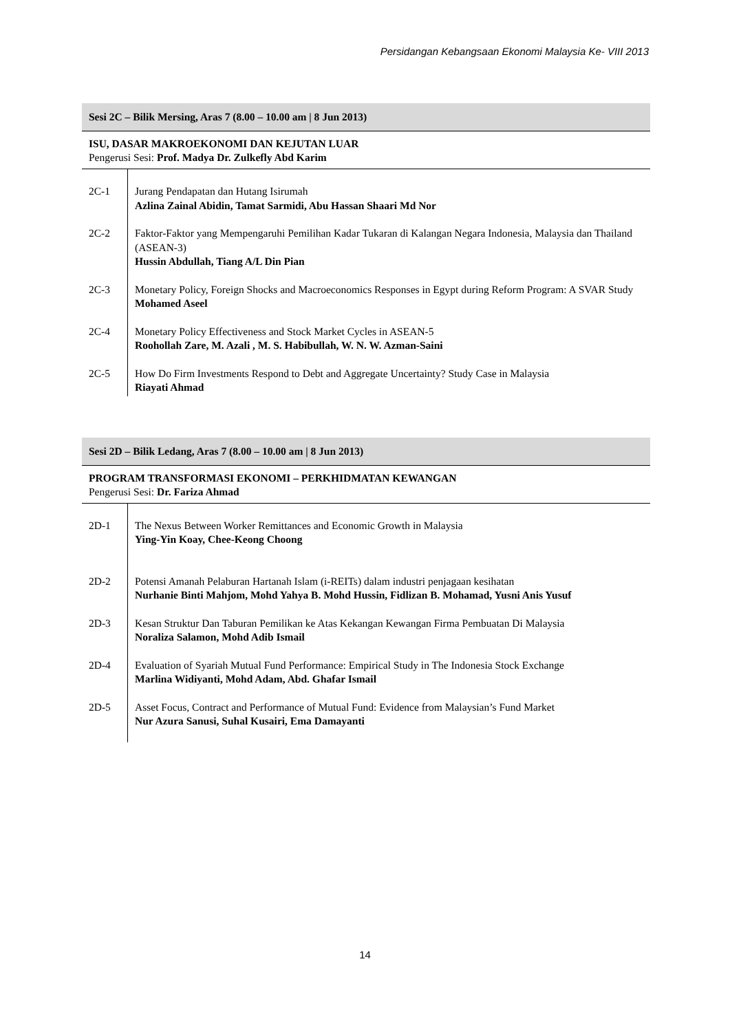Persidangan Kebangsaan Ekonomi Malaysia Ke- VIII 2013
Sesi 2C – Bilik Mersing, Aras 7 (8.00 – 10.00 am | 8 Jun 2013)
ISU, DASAR MAKROEKONOMI DAN KEJUTAN LUAR
Pengerusi Sesi: Prof. Madya Dr. Zulkefly Abd Karim
| 2C-1 | Jurang Pendapatan dan Hutang Isirumah Azlina Zainal Abidin, Tamat Sarmidi, Abu Hassan Shaari Md Nor |
| 2C-2 | Faktor-Faktor yang Mempengaruhi Pemilihan Kadar Tukaran di Kalangan Negara Indonesia, Malaysia dan Thailand (ASEAN-3) Hussin Abdullah, Tiang A/L Din Pian |
| 2C-3 | Monetary Policy, Foreign Shocks and Macroeconomics Responses in Egypt during Reform Program: A SVAR Study Mohamed Aseel |
| 2C-4 | Monetary Policy Effectiveness and Stock Market Cycles in ASEAN-5 Roohollah Zare, M. Azali , M. S. Habibullah, W. N. W. Azman-Saini |
| 2C-5 | How Do Firm Investments Respond to Debt and Aggregate Uncertainty? Study Case in Malaysia Riayati Ahmad |
Sesi 2D – Bilik Ledang, Aras 7 (8.00 – 10.00 am | 8 Jun 2013)
PROGRAM TRANSFORMASI EKONOMI – PERKHIDMATAN KEWANGAN
Pengerusi Sesi: Dr. Fariza Ahmad
| 2D-1 | The Nexus Between Worker Remittances and Economic Growth in Malaysia Ying-Yin Koay, Chee-Keong Choong |
| 2D-2 | Potensi Amanah Pelaburan Hartanah Islam (i-REITs) dalam industri penjagaan kesihatan Nurhanie Binti Mahjom, Mohd Yahya B. Mohd Hussin, Fidlizan B. Mohamad, Yusni Anis Yusuf |
| 2D-3 | Kesan Struktur Dan Taburan Pemilikan ke Atas Kekangan Kewangan Firma Pembuatan Di Malaysia Noraliza Salamon, Mohd Adib Ismail |
| 2D-4 | Evaluation of Syariah Mutual Fund Performance: Empirical Study in The Indonesia Stock Exchange Marlina Widiyanti, Mohd Adam, Abd. Ghafar Ismail |
| 2D-5 | Asset Focus, Contract and Performance of Mutual Fund: Evidence from Malaysian’s Fund Market Nur Azura Sanusi, Suhal Kusairi, Ema Damayanti |
14